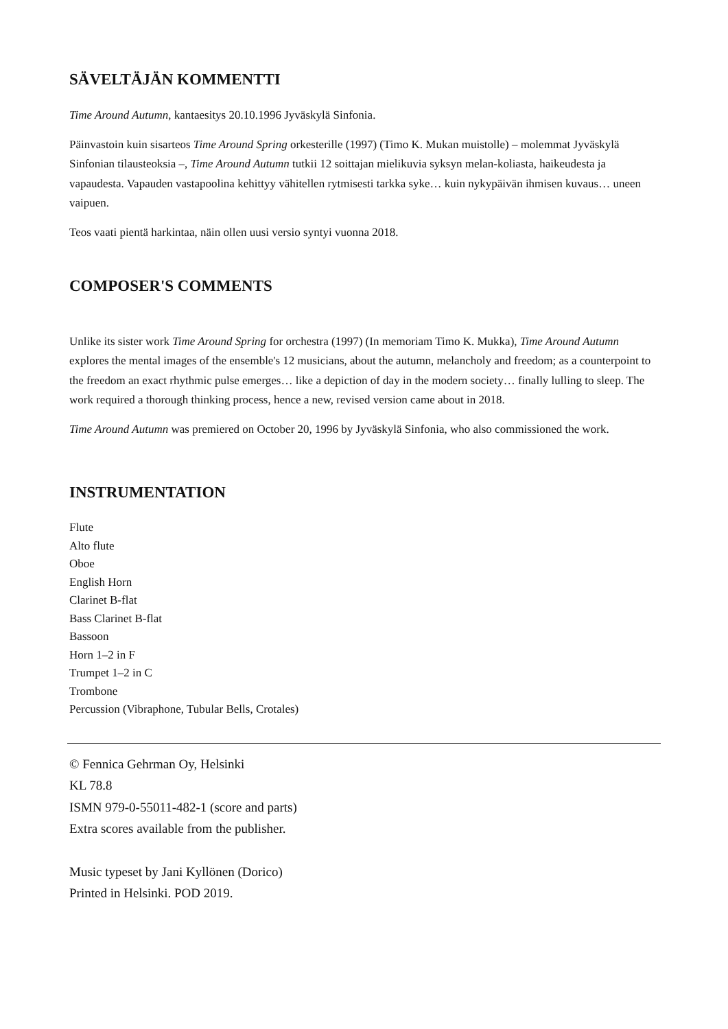SÄVELTÄJÄN KOMMENTTI
Time Around Autumn, kantaesitys 20.10.1996 Jyväskylä Sinfonia.
Päinvastoin kuin sisarteos Time Around Spring orkesterille (1997) (Timo K. Mukan muistolle) – molemmat Jyväskylä Sinfonian tilausteoksia –, Time Around Autumn tutkii 12 soittajan mielikuvia syksyn melan-koliasta, haikeudesta ja vapaudesta. Vapauden vastapoolina kehittyy vähitellen rytmisesti tarkka syke… kuin nykypäivän ihmisen kuvaus… uneen vaipuen.
Teos vaati pientä harkintaa, näin ollen uusi versio syntyi vuonna 2018.
COMPOSER'S COMMENTS
Unlike its sister work Time Around Spring for orchestra (1997) (In memoriam Timo K. Mukka), Time Around Autumn explores the mental images of the ensemble's 12 musicians, about the autumn, melancholy and freedom; as a counterpoint to the freedom an exact rhythmic pulse emerges… like a depiction of day in the modern society… finally lulling to sleep. The work required a thorough thinking process, hence a new, revised version came about in 2018.
Time Around Autumn was premiered on October 20, 1996 by Jyväskylä Sinfonia, who also commissioned the work.
INSTRUMENTATION
Flute
Alto flute
Oboe
English Horn
Clarinet B-flat
Bass Clarinet B-flat
Bassoon
Horn 1–2 in F
Trumpet 1–2 in C
Trombone
Percussion (Vibraphone, Tubular Bells, Crotales)
© Fennica Gehrman Oy, Helsinki
KL 78.8
ISMN 979-0-55011-482-1 (score and parts)
Extra scores available from the publisher.
Music typeset by Jani Kyllönen (Dorico)
Printed in Helsinki. POD 2019.